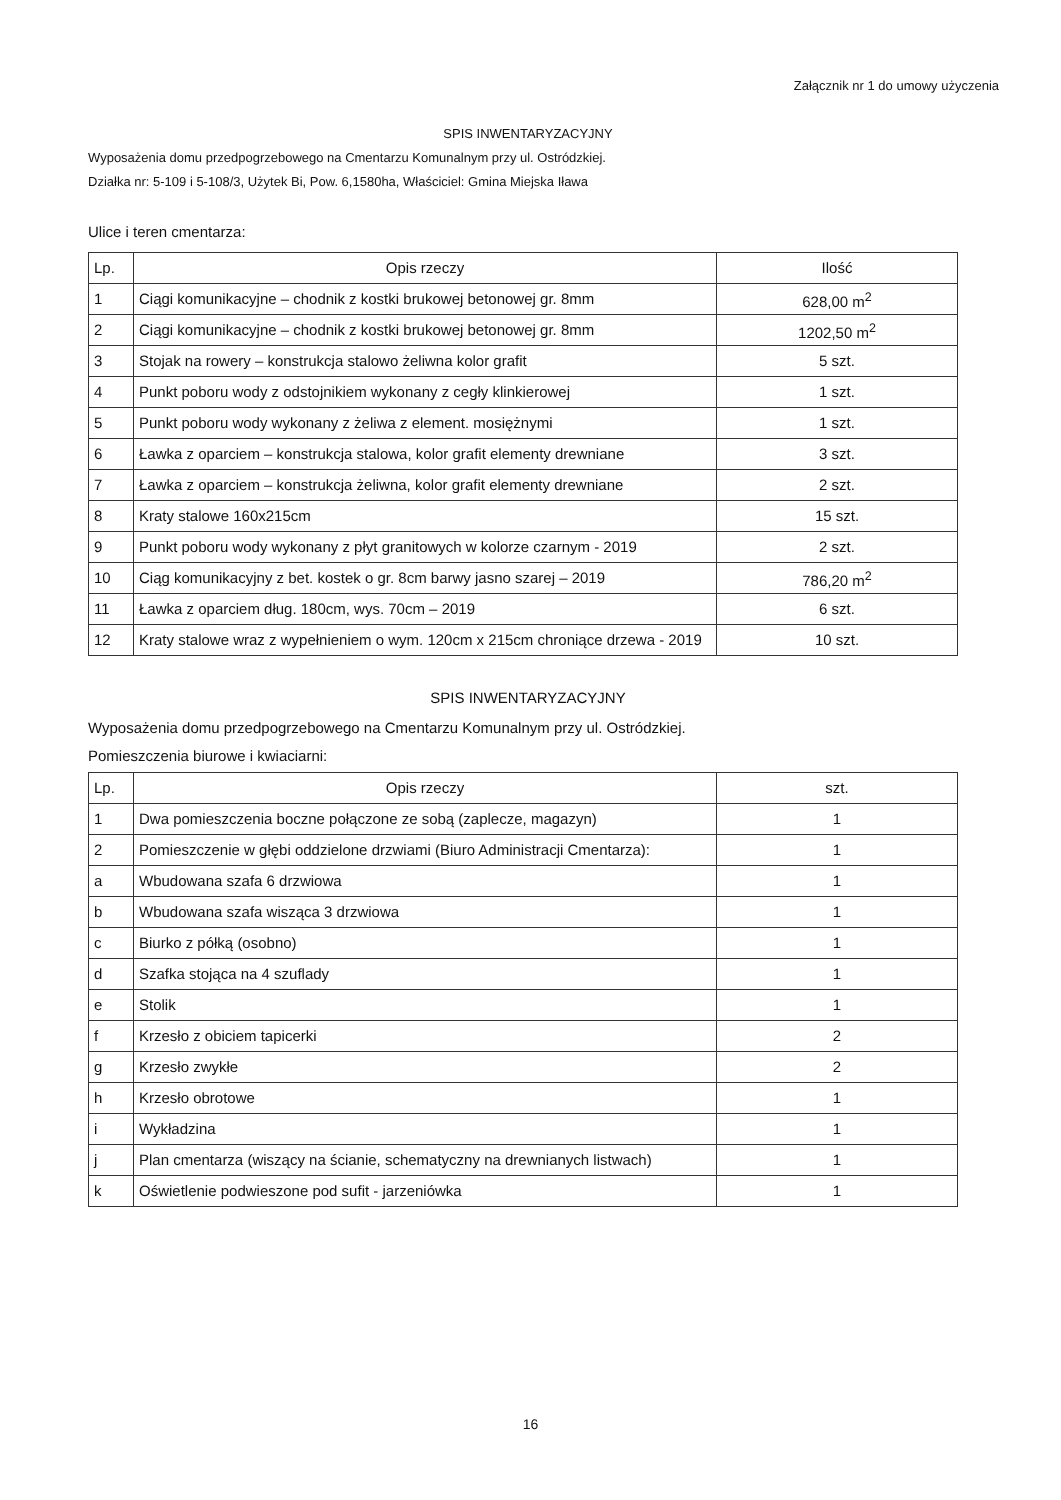Załącznik nr 1 do umowy użyczenia
SPIS INWENTARYZACYJNY
Wyposażenia domu przedpogrzebowego na Cmentarzu Komunalnym przy ul. Ostródzkiej.
Działka nr: 5-109 i 5-108/3, Użytek Bi, Pow. 6,1580ha, Właściciel: Gmina Miejska Iława
Ulice i teren cmentarza:
| Lp. | Opis rzeczy | Ilość |
| --- | --- | --- |
| 1 | Ciągi komunikacyjne – chodnik z kostki brukowej betonowej gr. 8mm | 628,00 m<sup>2</sup> |
| 2 | Ciągi komunikacyjne – chodnik z kostki brukowej betonowej gr. 8mm | 1202,50 m<sup>2</sup> |
| 3 | Stojak na rowery – konstrukcja stalowo żeliwna kolor grafit | 5 szt. |
| 4 | Punkt poboru wody z odstojnikiem wykonany z cegły klinkierowej | 1 szt. |
| 5 | Punkt poboru wody wykonany z żeliwa z element. mosiężnymi | 1 szt. |
| 6 | Ławka z oparciem – konstrukcja stalowa, kolor grafit elementy drewniane | 3 szt. |
| 7 | Ławka z oparciem – konstrukcja żeliwna, kolor grafit elementy drewniane | 2 szt. |
| 8 | Kraty stalowe 160x215cm | 15 szt. |
| 9 | Punkt poboru wody wykonany z płyt granitowych w kolorze czarnym - 2019 | 2 szt. |
| 10 | Ciąg komunikacyjny z bet. kostek o gr. 8cm barwy jasno szarej – 2019 | 786,20 m<sup>2</sup> |
| 11 | Ławka z oparciem dług. 180cm, wys. 70cm – 2019 | 6 szt. |
| 12 | Kraty stalowe wraz z wypełnieniem o wym. 120cm x 215cm chroniące drzewa - 2019 | 10 szt. |
SPIS INWENTARYZACYJNY
Wyposażenia domu przedpogrzebowego na Cmentarzu Komunalnym przy ul. Ostródzkiej.
Pomieszczenia biurowe i kwiaciarni:
| Lp. | Opis rzeczy | szt. |
| --- | --- | --- |
| 1 | Dwa pomieszczenia boczne połączone ze sobą (zaplecze, magazyn) | 1 |
| 2 | Pomieszczenie w głębi oddzielone drzwiami (Biuro Administracji Cmentarza): | 1 |
| a | Wbudowana szafa 6 drzwiowa | 1 |
| b | Wbudowana szafa wisząca 3 drzwiowa | 1 |
| c | Biurko z półką (osobno) | 1 |
| d | Szafka stojąca na 4 szuflady | 1 |
| e | Stolik | 1 |
| f | Krzesło z obiciem tapicerki | 2 |
| g | Krzesło zwykłe | 2 |
| h | Krzesło obrotowe | 1 |
| i | Wykładzina | 1 |
| j | Plan cmentarza (wiszący na ścianie, schematyczny na drewnianych listwach) | 1 |
| k | Oświetlenie podwieszone pod sufit - jarzeniówka | 1 |
16